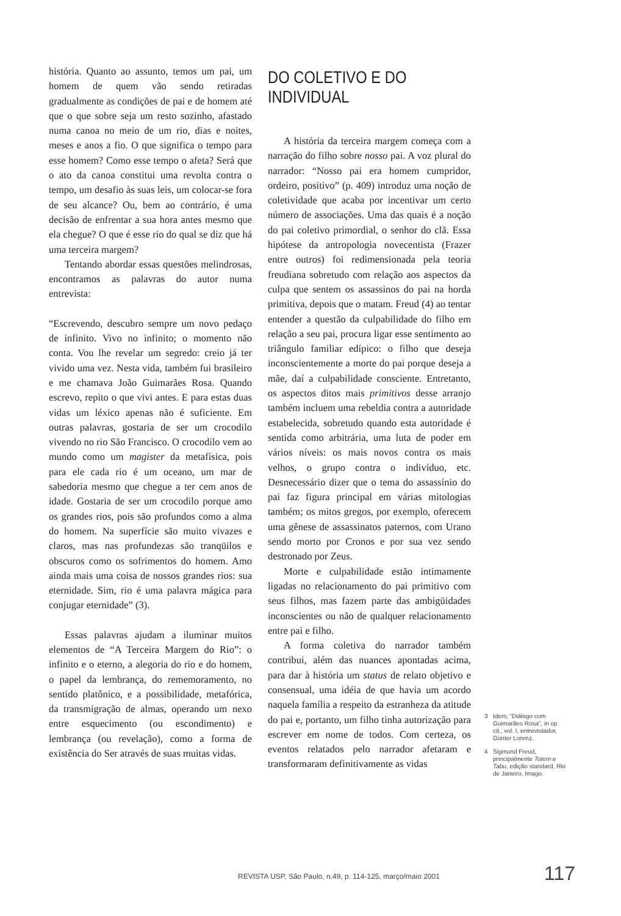história. Quanto ao assunto, temos um pai, um homem de quem vão sendo retiradas gradualmente as condições de pai e de homem até que o que sobre seja um resto sozinho, afastado numa canoa no meio de um rio, dias e noites, meses e anos a fio. O que significa o tempo para esse homem? Como esse tempo o afeta? Será que o ato da canoa constitui uma revolta contra o tempo, um desafio às suas leis, um colocar-se fora de seu alcance? Ou, bem ao contrário, é uma decisão de enfrentar a sua hora antes mesmo que ela chegue? O que é esse rio do qual se diz que há uma terceira margem?
Tentando abordar essas questões melindrosas, encontramos as palavras do autor numa entrevista:
“Escrevendo, descubro sempre um novo pedaço de infinito. Vivo no infinito; o momento não conta. Vou lhe revelar um segredo: creio já ter vivido uma vez. Nesta vida, também fui brasileiro e me chamava João Guimarães Rosa. Quando escrevo, repito o que vivi antes. E para estas duas vidas um léxico apenas não é suficiente. Em outras palavras, gostaria de ser um crocodilo vivendo no rio São Francisco. O crocodilo vem ao mundo como um magister da metafísica, pois para ele cada rio é um oceano, um mar de sabedoria mesmo que chegue a ter cem anos de idade. Gostaria de ser um crocodilo porque amo os grandes rios, pois são profundos como a alma do homem. Na superfície são muito vivazes e claros, mas nas profundezas são tranqüilos e obscuros como os sofrimentos do homem. Amo ainda mais uma coisa de nossos grandes rios: sua eternidade. Sim, rio é uma palavra mágica para conjugar eternidade” (3).
Essas palavras ajudam a iluminar muitos elementos de “A Terceira Margem do Rio”: o infinito e o eterno, a alegoria do rio e do homem, o papel da lembrança, do rememoramento, no sentido platônico, e a possibilidade, metafórica, da transmigração de almas, operando um nexo entre esquecimento (ou escondimento) e lembrança (ou revelação), como a forma de existência do Ser através de suas muitas vidas.
DO COLETIVO E DO INDIVIDUAL
A história da terceira margem começa com a narração do filho sobre nosso pai. A voz plural do narrador: “Nosso pai era homem cumpridor, ordeiro, positivo” (p. 409) introduz uma noção de coletividade que acaba por incentivar um certo número de associações. Uma das quais é a noção do pai coletivo primordial, o senhor do clã. Essa hipótese da antropologia novecentista (Frazer entre outros) foi redimensionada pela teoria freudiana sobretudo com relação aos aspectos da culpa que sentem os assassinos do pai na horda primitiva, depois que o matam. Freud (4) ao tentar entender a questão da culpabilidade do filho em relação a seu pai, procura ligar esse sentimento ao triângulo familiar edípico: o filho que deseja inconscientemente a morte do pai porque deseja a mãe, daí a culpabilidade consciente. Entretanto, os aspectos ditos mais primitivos desse arranjo também incluem uma rebeldia contra a autoridade estabelecida, sobretudo quando esta autoridade é sentida como arbitrária, uma luta de poder em vários níveis: os mais novos contra os mais velhos, o grupo contra o indivíduo, etc. Desnecessário dizer que o tema do assassínio do pai faz figura principal em várias mitologias também; os mitos gregos, por exemplo, oferecem uma gênese de assassinatos paternos, com Urano sendo morto por Cronos e por sua vez sendo destronado por Zeus.
Morte e culpabilidade estão intimamente ligadas no relacionamento do pai primitivo com seus filhos, mas fazem parte das ambigüidades inconscientes ou não de qualquer relacionamento entre pai e filho.
A forma coletiva do narrador também contribui, além das nuances apontadas acima, para dar à história um status de relato objetivo e consensual, uma idéia de que havia um acordo naquela família a respeito da estranheza da atitude do pai e, portanto, um filho tinha autorização para escrever em nome de todos. Com certeza, os eventos relatados pelo narrador afetaram e transformaram definitivamente as vidas
3 Idem, “Diálogo com Guimarães Rosa”, in op. cit., vol. I, entrevistador, Günter Lorenz.
4 Sigmund Freud, principalmente Totem e Tabu, edição standard, Rio de Janeiro, Imago.
REVISTA USP, São Paulo, n.49, p. 114-125, março/maio 2001
117